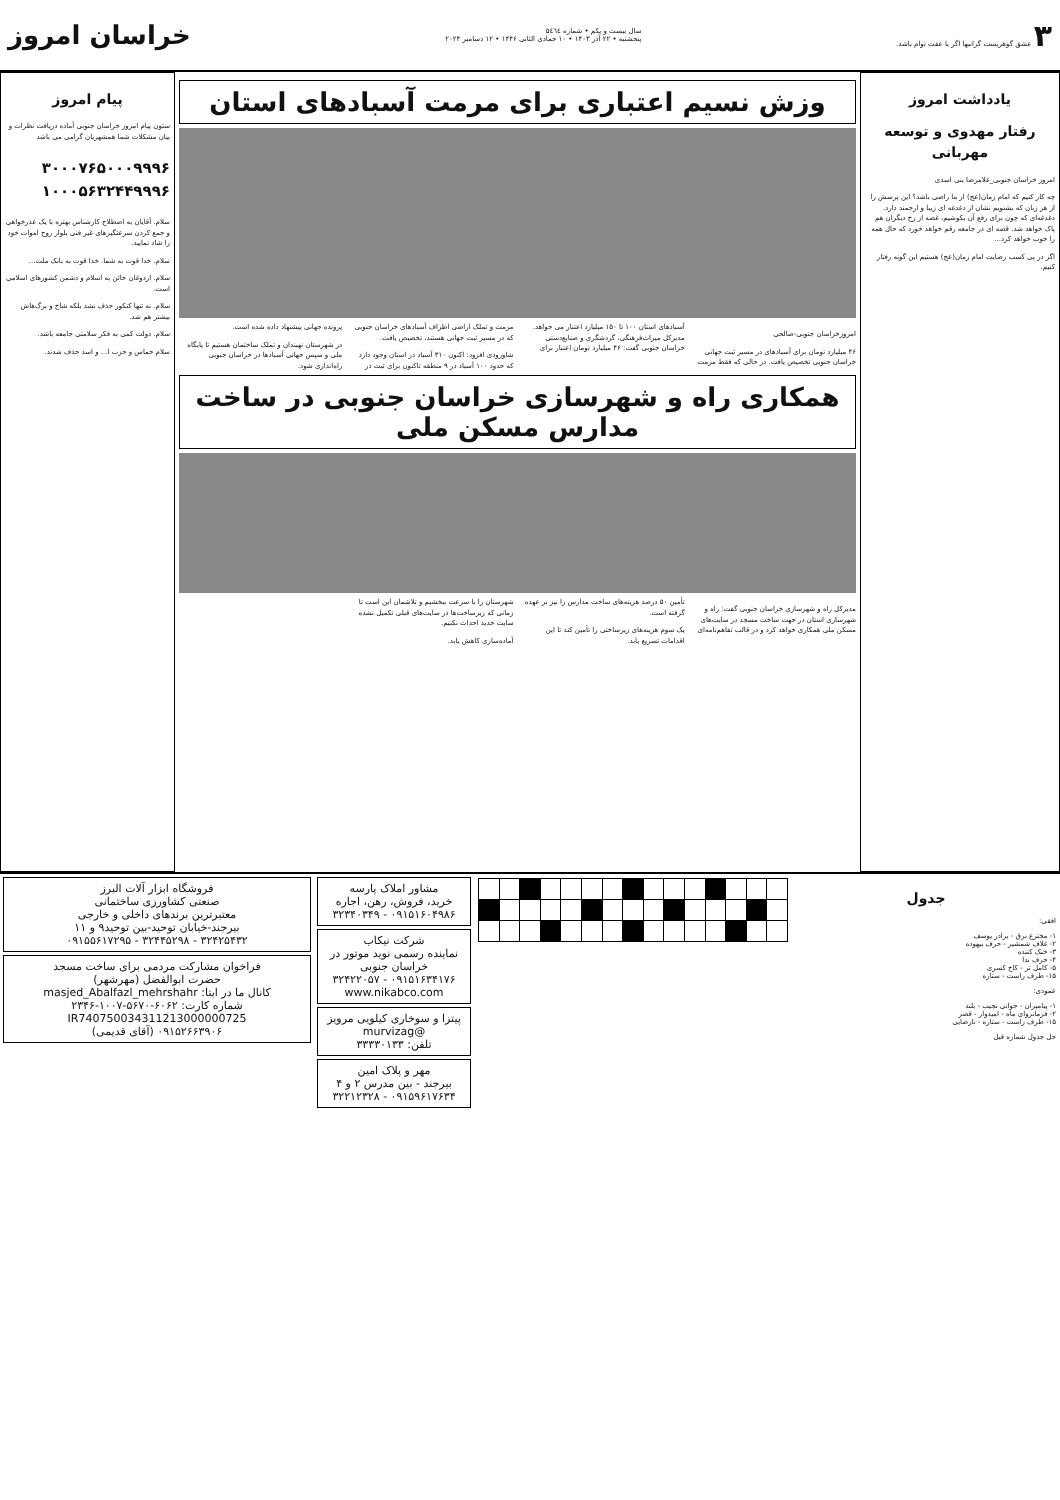۳ عشق گوهریست گرانبها اگر با عفت توام باشد.
سال بیست و یکم • شماره ۵٤٦٤
پنجشنبه • ۲۲ آذر ۱۴۰۳ • ۱۰ جمادی الثانی ۱۴۴۶ • ۱۲ دسامبر ۲۰۲۴
خراسان امروز
یادداشت امروز
رفتار مهدوی و توسعه مهربانی
امروز خراسان جنوبی_غلامرضا بنی اسدی
چه کار کنیم که امام زمان(عج) از ما راضی باشد؟ این پرسش را از هر زبان که بشنویم نشان از دغدغه ای زیبا و ارجمند دارد. دغدغه‌ای که چون برای رفع آن بکوشیم، غصه از رخ دیگران هم پاک خواهد شد. قصه ای در جامعه رقم خواهد خورد که حال همه را خوب خواهد کرد...
اگر در پی کسب رضایت امام زمان(عج) هستیم این گونه رفتار کنیم.
وزش نسیم اعتباری برای مرمت آسبادهای استان
امروزخراسان جنوبی-صالحی
۴۶ میلیارد تومان برای آسبادهای در مسیر ثبت جهانی خراسان جنوبی تخصیص یافت. در حالی که فقط مرمت آسبادهای استان ۱۰۰ تا ۱۵۰ میلیارد اعتبار می خواهد. مدیرکل میراث‌فرهنگی، گردشگری و صنایع‌دستی خراسان جنوبی گفت: ۴۶ میلیارد تومان اعتبار برای مرمت و تملک اراضی اطراف آسبادهای خراسان جنوبی که در مسیر ثبت جهانی هستند، تخصیص یافت.
شاورودی افزود: اکنون ۳۱۰ آسباد در استان وجود دارد که حدود ۱۰۰ آسباد در ۹ منطقه تاکنون برای ثبت در پرونده جهانی پیشنهاد داده شده است.
در شهرستان نهبندان و تملک ساختمان هستیم تا پایگاه ملی و سپس جهانی آسبادها در خراسان جنوبی راه‌اندازی شود.
همکاری راه و شهرسازی خراسان جنوبی در ساخت مدارس مسکن ملی
مدیرکل راه و شهرسازی خراسان جنوبی گفت: راه و شهرسازی استان در جهت ساخت مسجد در سایت‌های مسکن ملی همکاری خواهد کرد و در قالب تفاهم‌نامه‌ای تأمین ۵۰ درصد هزینه‌های ساخت مدارس را نیز بر عهده گرفته است.
یک سوم هزینه‌های زیرساختی را تأمین کند تا این اقدامات تسریع یابد.
شهرستان را با سرعت ببخشیم و تلاشمان این است تا زمانی که زیرساخت‌ها در سایت‌های قبلی تکمیل نشده سایت جدید احداث نکنیم.
آماده‌سازی کاهش یابد.
پیام امروز
ستون پیام امروز خراسان جنوبی آماده دریافت نظرات و بیان مشکلات شما همشهریان گرامی می باشد
۳۰۰۰۷۶۵۰۰۰۹۹۹۶
۱۰۰۰۵۶۳۲۴۴۹۹۹۶
سلام. آقایان به اصطلاح کارشناس بهتره با یک عذرخواهی و جمع کردن سرعتگیرهای غیر فنی بلوار روح اموات خود را شاد نمایید.
سلام. خدا قوت به شما. خدا قوت به بانک ملت...
سلام. اردوغان خائن به اسلام و دشمن کشورهای اسلامی است.
سلام. نه تنها کنکور حذف نشد بلکه شاخ و برگ‌هاش بیشتر هم شد.
سلام. دولت کمی به فکر سلامتی جامعه باشد.
سلام حماس و حزب ا... و اسد حذف شدند.
جدول
افقی:
۱- مخترع برق - برادر یوسف
۲- غلاف شمشیر - حرف بیهوده
۳- خنک کننده
۴- حرف ندا
۵- کامل تر - کاخ کسری
۱۵- طرف راست - ستاره
عمودی:
۱- پیامبران - جوانی نجیب - بلند
۲- فرمانروای ماه - امیدوار - قصر
۱۵- طرف راست - ستاره - نارضایی
حل جدول شماره قبل
مشاور املاک پارسه
خرید، فروش، رهن، اجاره
۰۹۱۵۱۶۰۴۹۸۶ - ۳۲۳۴۰۳۴۹
شرکت نیکاب
نماینده رسمی نوید موتور در خراسان جنوبی
۰۹۱۵۱۶۳۴۱۷۶ - ۳۲۴۲۲۰۵۷
www.nikabco.com
پیتزا و سوخاری کیلویی مرویز
@murvizag
تلفن: ۳۳۳۳۰۱۳۳
مهر و پلاک امین
بیرجند - بین مدرس ۲ و ۴
۰۹۱۵۹۶۱۷۶۳۴ - ۳۲۲۱۲۳۲۸
فروشگاه ابزار آلات البرز
صنعتی کشاورزی ساختمانی
معتبرترین برندهای داخلی و خارجی
بیرجند-خیابان توحید-بین توحید۹ و ۱۱
۳۲۴۲۵۴۳۲ - ۳۲۴۴۵۲۹۸ - ۰۹۱۵۵۶۱۷۲۹۵
فراخوان مشارکت مردمی برای ساخت مسجد
حضرت ابوالفضل (مهرشهر)
کانال ما در ایتا: masjed_Abalfazl_mehrshahr
شماره کارت: ۶۰۶۲-۵۶۷۰-۱۰۰۷-۲۳۴۶
IR740750034311213000000725
۰۹۱۵۲۶۶۳۹۰۶ (آقای قدیمی)